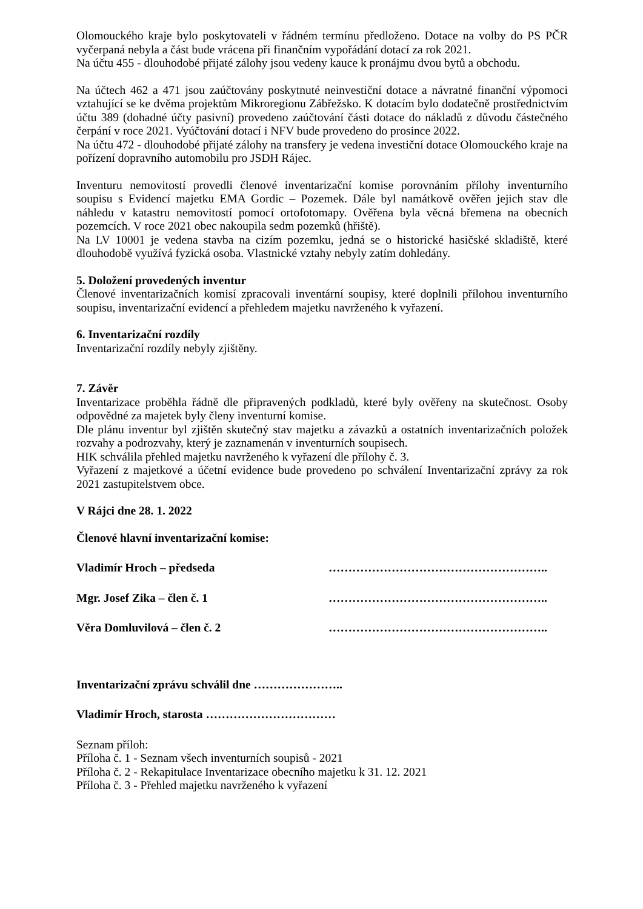Olomouckého kraje bylo poskytovateli v řádném termínu předloženo. Dotace na volby do PS PČR vyčerpaná nebyla a část bude vrácena při finančním vypořádání dotací za rok 2021.
Na účtu 455 - dlouhodobé přijaté zálohy jsou vedeny kauce k pronájmu dvou bytů a obchodu.
Na účtech 462 a 471 jsou zaúčtovány poskytnuté neinvestiční dotace a návratné finanční výpomoci vztahující se ke dvěma projektům Mikroregionu Zábřežsko. K dotacím bylo dodatečně prostřednictvím účtu 389 (dohadné účty pasivní) provedeno zaúčtování části dotace do nákladů z důvodu částečného čerpání v roce 2021. Vyúčtování dotací i NFV bude provedeno do prosince 2022.
Na účtu 472 - dlouhodobé přijaté zálohy na transfery je vedena investiční dotace Olomouckého kraje na pořízení dopravního automobilu pro JSDH Rájec.
Inventuru nemovitostí provedli členové inventarizační komise porovnáním přílohy inventurního soupisu s Evidencí majetku EMA Gordic – Pozemek. Dále byl namátkově ověřen jejich stav dle náhledu v katastru nemovitostí pomocí ortofotomapy. Ověřena byla věcná břemena na obecních pozemcích. V roce 2021 obec nakoupila sedm pozemků (hřiště).
Na LV 10001 je vedena stavba na cizím pozemku, jedná se o historické hasičské skladiště, které dlouhodobě využívá fyzická osoba. Vlastnické vztahy nebyly zatím dohledány.
5. Doložení provedených inventur
Členové inventarizačních komisí zpracovali inventární soupisy, které doplnili přílohou inventurního soupisu, inventarizační evidencí a přehledem majetku navrženého k vyřazení.
6. Inventarizační rozdíly
Inventarizační rozdíly nebyly zjištěny.
7. Závěr
Inventarizace proběhla řádně dle připravených podkladů, které byly ověřeny na skutečnost. Osoby odpovědné za majetek byly členy inventurní komise.
Dle plánu inventur byl zjištěn skutečný stav majetku a závazků a ostatních inventarizačních položek rozvahy a podrozvahy, který je zaznamenán v inventurních soupisech.
HIK schválila přehled majetku navrženého k vyřazení dle přílohy č. 3.
Vyřazení z majetkové a účetní evidence bude provedeno po schválení Inventarizační zprávy za rok 2021 zastupitelstvem obce.
V Rájci dne 28. 1. 2022
Členové hlavní inventarizační komise:
Vladimír Hroch – předseda ………………………………………………..
Mgr. Josef Zika – člen č. 1 ………………………………………………..
Věra Domluvilová – člen č. 2 ………………………………………………..
Inventarizační zprávu schválil dne …………………..
Vladimír Hroch, starosta ……………………………
Seznam příloh:
Příloha č. 1 - Seznam všech inventurních soupisů - 2021
Příloha č. 2 - Rekapitulace Inventarizace obecního majetku k 31. 12. 2021
Příloha č. 3 - Přehled majetku navrženého k vyřazení